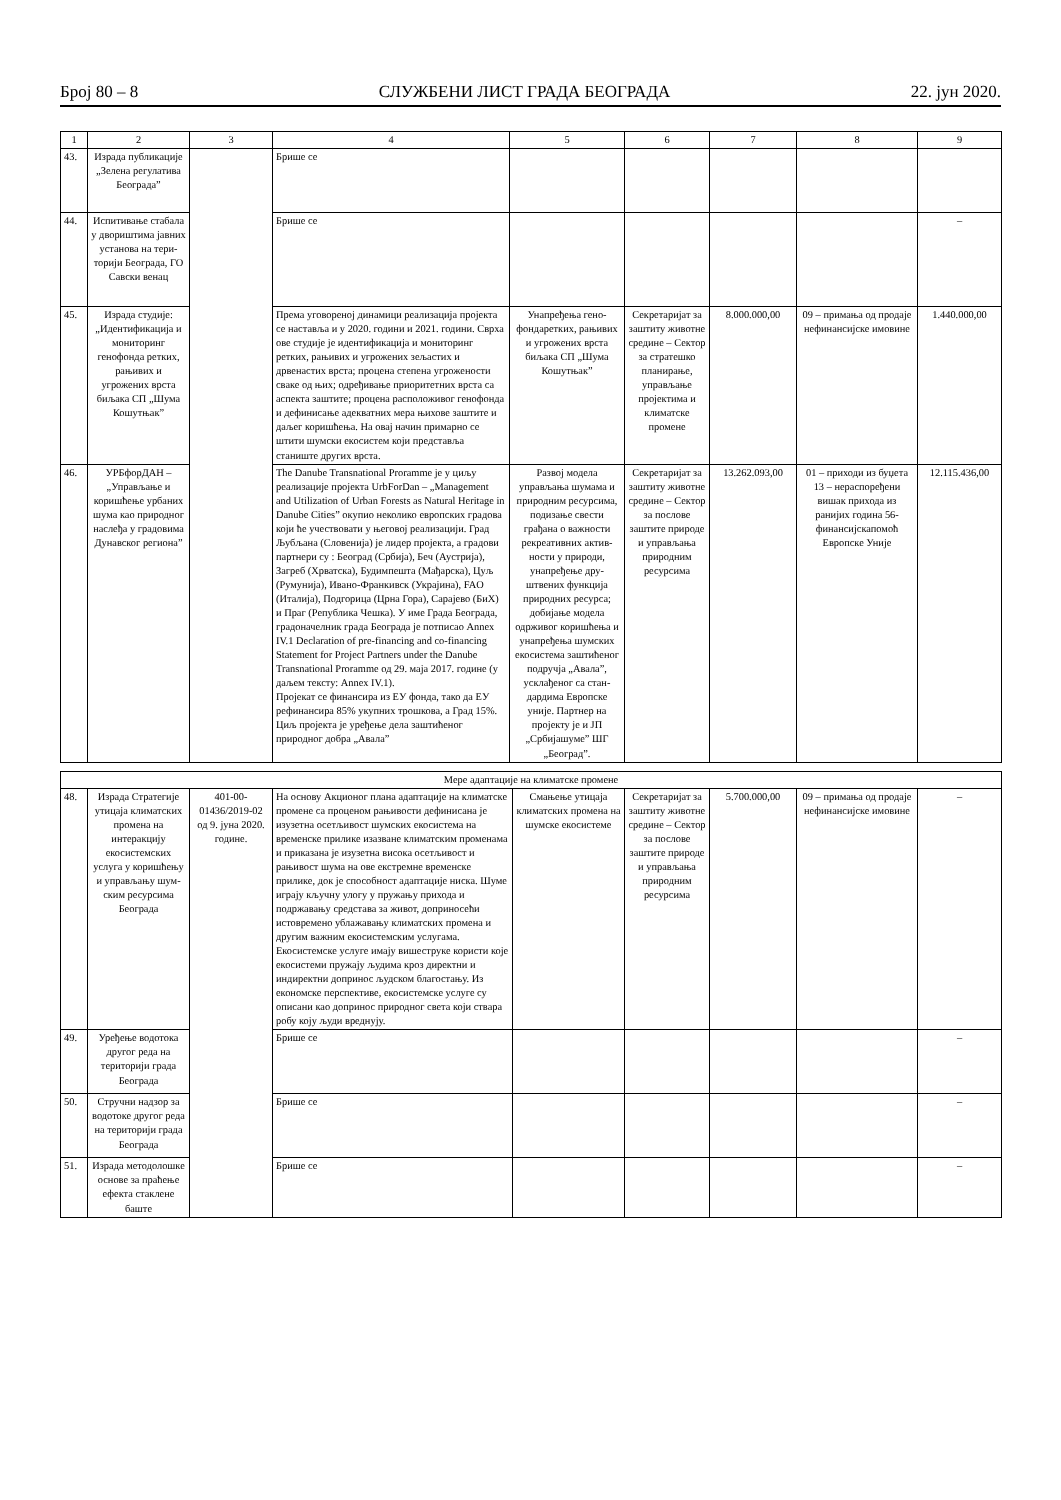Број 80 – 8 СЛУЖБЕНИ ЛИСТ ГРАДА БЕОГРАДА 22. јун 2020.
| 1 | 2 | 3 | 4 | 5 | 6 | 7 | 8 | 9 |
| --- | --- | --- | --- | --- | --- | --- | --- | --- |
| 43. | Израда публи­кације „Зелена регулатива Београда” | | Брише се | | | | | |
| 44. | Испитивање стабала у дво­риштима јавних установа на тери­торији Београда, ГО Савски венац | | Брише се | | | | | – |
| 45. | Израда студије: „Идентификација и мониторинг генофонда ретких, рањивих и угрожених врста биљака СП „Шума Кошут­њак” | | Према уговореној динамици реализација пројекта се наставља и у 2020. години и 2021. години. Сврха ове студије је иденти­фикација и мониторинг ретких, рањивих и угрожених зељастих и дрвенастих врста; процена степена угрожености сваке од њих; одређивање приоритетних врста са аспекта заштите; процена расположивог генофонда и дефинисање адекватних мера њихове заштите и даљег коришћења. На овај начин примарно се штити шумски екосистем који представља станиште других врста. | Унапређења гено­фондаретких, ра­њивих и угрожених врста биљака СП „Шума Кошутњак” | Секретаријат за заштиту животне сре­дине – Сектор за стратешко планирање, управљање пројектима и климатске промене | 8.000.000,00 | 09 – примања од про­даје нефинансијске имовине | 1.440.000,00 |
| 46. | УРБфорДАН – „Управљање и коришћење урбаних шума као природног наслеђа у градо­вима Дунавског региона” | | The Danube Transnational Proramme је у циљу реализације пројекта UrbForDan – „Management and Utilization of Urban Forests as Natural Heritage in Danube Cities” окупио неколико европских градова који ће учествовати у његовој реализацији. Град Љубљана (Словенија) је лидер пројекта, а градови партнери су : Београд (Србија), Беч (Аустрија), Загреб (Хрватска), Будимпешта (Мађарска), Цуљ (Румунија), Ивано-Франкивск (Укра­јина), FAO (Италија), Подгорица (Црна Гора), Сарајево (БиХ) и Праг (Република Чешка). У име Града Београда, градо­начелник града Београда је потписао Annex IV.1 Declaration of pre-financing and co-financing Statement for Project Partners under the Danube Transnational Proramme од 29. маја 2017. године (у даљем тексту: Annex IV.1). Пројекат се финансира из ЕУ фонда, тако да ЕУ рефинансира 85% укупних трошкова, а Град 15%. Циљ пројекта је уређење дела заштићеног природног добра „Авала” | Развој модела управљања шумама и природним ре­сурсима, подизање свести грађана о важности рекре­ативних актив­ности у природи, унапређење дру­штвених функција природних ресурса; добијање модела одрживог коришће­ња и унапређења шумских екоси­стема заштићеног подручја „Авала”, усклађеног са стан­дардима Европске уније. Партнер на пројекту је и ЈП „Србијашуме” ШГ „Београд”. | Секретаријат за заштиту животне сре­дине – Сектор за послове заштите природе и управљања природним ресурсима | 13.262.093,00 | 01 – приходи из бу­џета 13 – нераспоре­ђени вишак прихода из ранијих година 56-финансијскапо­моћ Европске Уније | 12.115.436,00 |
| Мере адаптације на климатске промене | | | | | | | | |
| 48. | Израда Страте­гије утицаја кли­матских промена на интеракцију екосистем­ских услуга у коришћењу и управљању шум­ским ресурсима Београда | 401-00-01436/2019-02 од 9. јуна 2020. године. | На основу Акционог плана адаптације на климатске промене са проценом рањи­вости дефинисана је изузетна осетљи­вост шумских екосистема на временске прилике изазване климатским променама и приказана је изузетна висока осетљи­вост и рањивост шума на ове екстремне временске прилике, док је способност адаптације ниска. Шуме играју кључну улогу у пружању прихода и подржавању средстава за живот, доприносећи истовре­мено ублажавању климатских промена и другим важним екосистемским услугама. Екосистемске услуге имају вишеструке користи које екосистеми пружају људима кроз директни и индиректни допринос људском благостању. Из економске пер­спективе, екосистемске услуге су описани као допринос природног света који ствара робу коју људи вреднују. | Смањење утицаја климатских про­мена на шумске екосистеме | Секретаријат за заштиту животне сре­дине – Сектор за послове заштите природе и управљања природним ресурсима | 5.700.000,00 | 09 – примања од про­даје нефинансијске имовине | – |
| 49. | Уређење водотока другог реда на територији града Београда | | Брише се | | | | | – |
| 50. | Стручни надзор за водотоке другог реда на територији града Београда | | Брише се | | | | | – |
| 51. | Израда методо­лошке основе за праћење ефекта стаклене баште | | Брише се | | | | | – |